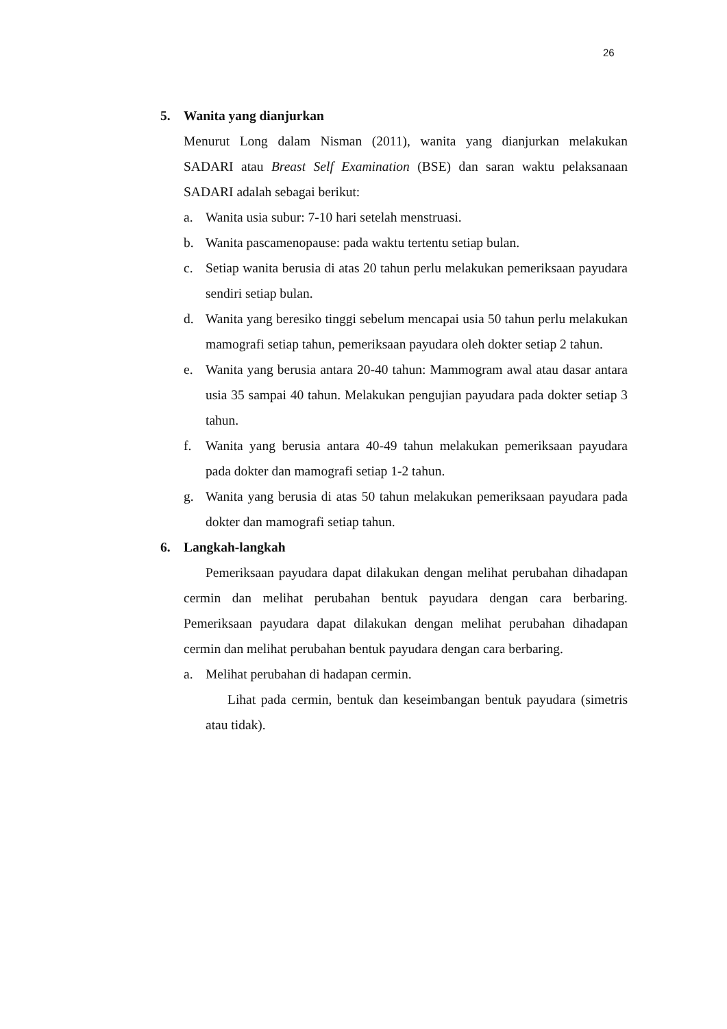26
5. Wanita yang dianjurkan
Menurut Long dalam Nisman (2011), wanita yang dianjurkan melakukan SADARI atau Breast Self Examination (BSE) dan saran waktu pelaksanaan SADARI adalah sebagai berikut:
a. Wanita usia subur: 7-10 hari setelah menstruasi.
b. Wanita pascamenopause: pada waktu tertentu setiap bulan.
c. Setiap wanita berusia di atas 20 tahun perlu melakukan pemeriksaan payudara sendiri setiap bulan.
d. Wanita yang beresiko tinggi sebelum mencapai usia 50 tahun perlu melakukan mamografi setiap tahun, pemeriksaan payudara oleh dokter setiap 2 tahun.
e. Wanita yang berusia antara 20-40 tahun: Mammogram awal atau dasar antara usia 35 sampai 40 tahun. Melakukan pengujian payudara pada dokter setiap 3 tahun.
f. Wanita yang berusia antara 40-49 tahun melakukan pemeriksaan payudara pada dokter dan mamografi setiap 1-2 tahun.
g. Wanita yang berusia di atas 50 tahun melakukan pemeriksaan payudara pada dokter dan mamografi setiap tahun.
6. Langkah-langkah
Pemeriksaan payudara dapat dilakukan dengan melihat perubahan dihadapan cermin dan melihat perubahan bentuk payudara dengan cara berbaring. Pemeriksaan payudara dapat dilakukan dengan melihat perubahan dihadapan cermin dan melihat perubahan bentuk payudara dengan cara berbaring.
a. Melihat perubahan di hadapan cermin.
Lihat pada cermin, bentuk dan keseimbangan bentuk payudara (simetris atau tidak).